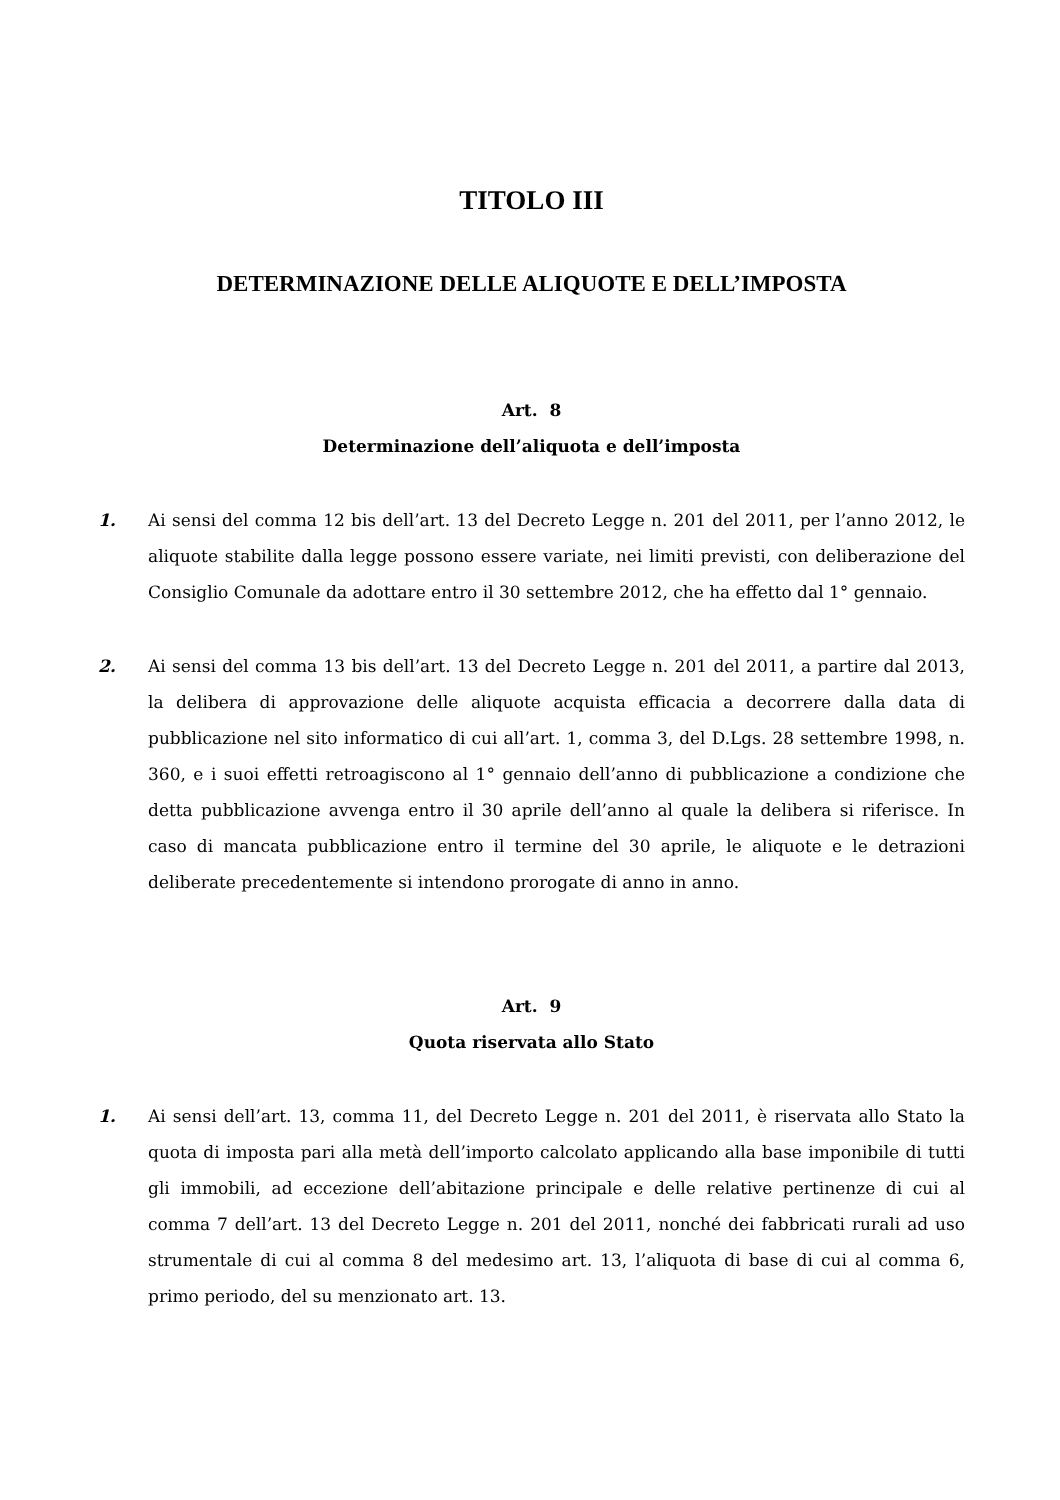TITOLO III
DETERMINAZIONE DELLE ALIQUOTE E DELL’IMPOSTA
Art. 8
Determinazione dell’aliquota e dell’imposta
1. Ai sensi del comma 12 bis dell’art. 13 del Decreto Legge n. 201 del 2011, per l’anno 2012, le aliquote stabilite dalla legge possono essere variate, nei limiti previsti, con deliberazione del Consiglio Comunale da adottare entro il 30 settembre 2012, che ha effetto dal 1° gennaio.
2. Ai sensi del comma 13 bis dell’art. 13 del Decreto Legge n. 201 del 2011, a partire dal 2013, la delibera di approvazione delle aliquote acquista efficacia a decorrere dalla data di pubblicazione nel sito informatico di cui all’art. 1, comma 3, del D.Lgs. 28 settembre 1998, n. 360, e i suoi effetti retroagiscono al 1° gennaio dell’anno di pubblicazione a condizione che detta pubblicazione avvenga entro il 30 aprile dell’anno al quale la delibera si riferisce. In caso di mancata pubblicazione entro il termine del 30 aprile, le aliquote e le detrazioni deliberate precedentemente si intendono prorogate di anno in anno.
Art. 9
Quota riservata allo Stato
1. Ai sensi dell’art. 13, comma 11, del Decreto Legge n. 201 del 2011, è riservata allo Stato la quota di imposta pari alla metà dell’importo calcolato applicando alla base imponibile di tutti gli immobili, ad eccezione dell’abitazione principale e delle relative pertinenze di cui al comma 7 dell’art. 13 del Decreto Legge n. 201 del 2011, nonché dei fabbricati rurali ad uso strumentale di cui al comma 8 del medesimo art. 13, l’aliquota di base di cui al comma 6, primo periodo, del su menzionato art. 13.